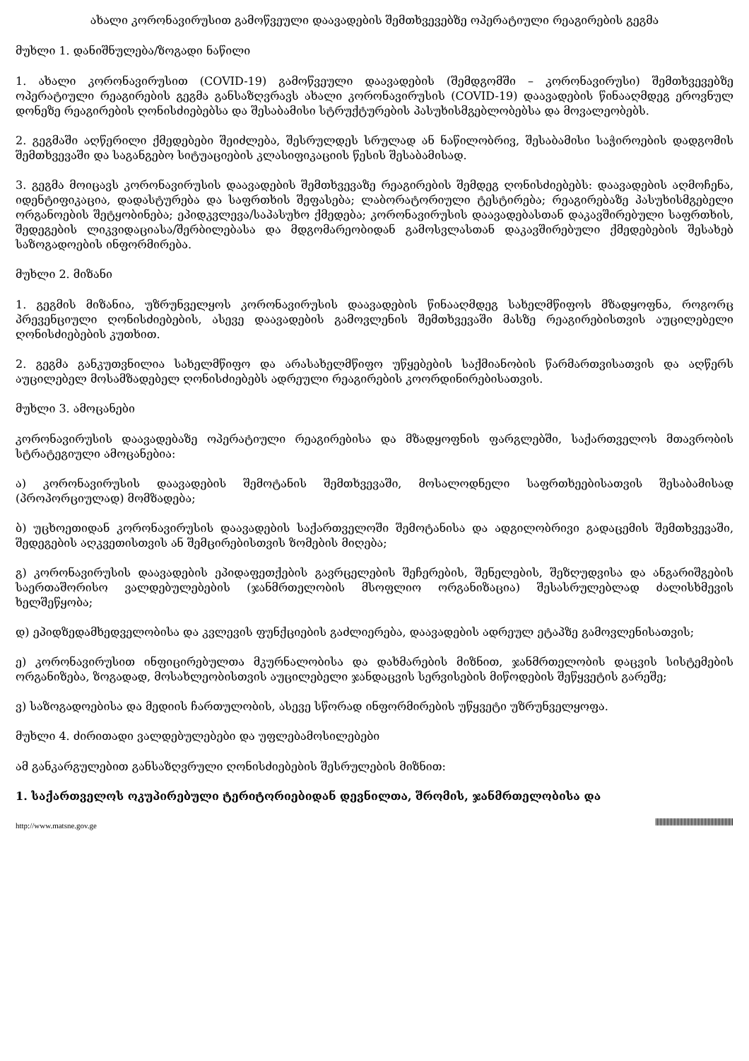ახალი კორონავირუსით გამოწვეული დაავადების შემთხვევებზე ოპერატიული რეაგირების გეგმა
მუხლი 1. დანიშნულება/ზოგადი ნაწილი
1. ახალი კორონავირუსით (COVID-19) გამოწვეული დაავადების (შემდგომში – კორონავირუსი) შემთხვევებზე ოპერატიული რეაგირების გეგმა განსაზღვრავს ახალი კორონავირუსის (COVID-19) დაავადების წინააღმდეგ ეროვნულ დონეზე რეაგირების ღონისძიებებსა და შესაბამისი სტრუქტურების პასუხისმგებლობებსა და მოვალეობებს.
2. გეგმაში აღწერილი ქმედებები შეიძლება, შესრულდეს სრულად ან ნაწილობრივ, შესაბამისი საჭიროების დადგომის შემთხვევაში და საგანგებო სიტუაციების კლასიფიკაციის წესის შესაბამისად.
3. გეგმა მოიცავს კორონავირუსის დაავადების შემთხვევაზე რეაგირების შემდეგ ღონისძიებებს: დაავადების აღმოჩენა, იდენტიფიკაცია, დადასტურება და საფრთხის შეფასება; ლაბორატორიული ტესტირება; რეაგირებაზე პასუხისმგებელი ორგანოების შეტყობინება; ეპიდკვლევა/საპასუხო ქმედება; კორონავირუსის დაავადებასთან დაკავშირებული საფრთხის, შედეგების ლიკვიდაციასა/შერბილებასა და მდგომარეობიდან გამოსვლასთან დაკავშირებული ქმედებების შესახებ საზოგადოების ინფორმირება.
მუხლი 2. მიზანი
1. გეგმის მიზანია, უზრუნველყოს კორონავირუსის დაავადების წინააღმდეგ სახელმწიფოს მზადყოფნა, როგორც პრევენციული ღონისძიებების, ასევე დაავადების გამოვლენის შემთხვევაში მასზე რეაგირებისთვის აუცილებელი ღონისძიებების კუთხით.
2. გეგმა განკუთვნილია სახელმწიფო და არასახელმწიფო უწყებების საქმიანობის წარმართვისათვის და აღწერს აუცილებელ მოსამზადებელ ღონისძიებებს ადრეული რეაგირების კოორდინირებისათვის.
მუხლი 3. ამოცანები
კორონავირუსის დაავადებაზე ოპერატიული რეაგირებისა და მზადყოფნის ფარგლებში, საქართველოს მთავრობის სტრატეგიული ამოცანებია:
ა) კორონავირუსის დაავადების შემოტანის შემთხვევაში, მოსალოდნელი საფრთხეებისათვის შესაბამისად (პროპორციულად) მომზადება;
ბ) უცხოეთიდან კორონავირუსის დაავადების საქართველოში შემოტანისა და ადგილობრივი გადაცემის შემთხვევაში, შედეგების აღკვეთისთვის ან შემცირებისთვის ზომების მიღება;
გ) კორონავირუსის დაავადების ეპიდაფეთქების გავრცელების შეჩერების, შენელების, შეზღუდვისა და ანგარიშგების საერთაშორისო ვალდებულებების (ჯანმრთელობის მსოფლიო ორგანიზაცია) შესასრულებლად ძალისხმევის ხელშეწყობა;
დ) ეპიდზედამხედველობისა და კვლევის ფუნქციების გაძლიერება, დაავადების ადრეულ ეტაპზე გამოვლენისათვის;
ე) კორონავირუსით ინფიცირებულთა მკურნალობისა და დახმარების მიზნით, ჯანმრთელობის დაცვის სისტემების ორგანიზება, ზოგადად, მოსახლეობისთვის აუცილებელი ჯანდაცვის სერვისების მიწოდების შეწყვეტის გარეშე;
ვ) საზოგადოებისა და მედიის ჩართულობის, ასევე სწორად ინფორმირების უწყვეტი უზრუნველყოფა.
მუხლი 4. ძირითადი ვალდებულებები და უფლებამოსილებები
ამ განკარგულებით განსაზღვრული ღონისძიებების შესრულების მიზნით:
1. საქართველოს ოკუპირებული ტერიტორიებიდან დევნილთა, შრომის, ჯანმრთელობისა და
http://www.matsne.gov.ge